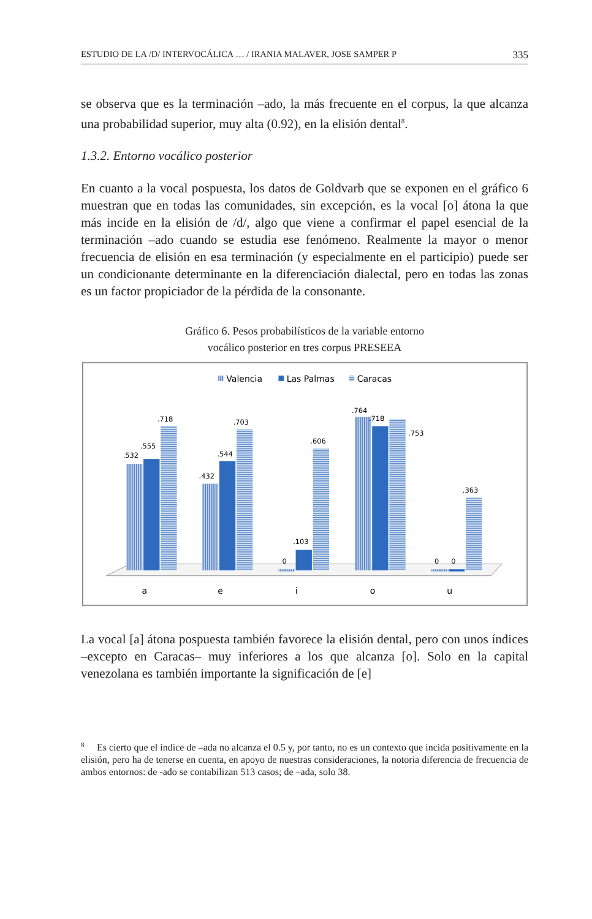ESTUDIO DE LA /D/ INTERVOCÁLICA … / IRANIA MALAVER, JOSE SAMPER P 335
se observa que es la terminación –ado, la más frecuente en el corpus, la que alcanza una probabilidad superior, muy alta (0.92), en la elisión dental<sup>8</sup>.
1.3.2. Entorno vocálico posterior
En cuanto a la vocal pospuesta, los datos de Goldvarb que se exponen en el gráfico 6 muestran que en todas las comunidades, sin excepción, es la vocal [o] átona la que más incide en la elisión de /d/, algo que viene a confirmar el papel esencial de la terminación –ado cuando se estudia ese fenómeno. Realmente la mayor o menor frecuencia de elisión en esa terminación (y especialmente en el participio) puede ser un condicionante determinante en la diferenciación dialectal, pero en todas las zonas es un factor propiciador de la pérdida de la consonante.
Gráfico 6. Pesos probabilísticos de la variable entorno
vocálico posterior en tres corpus PRESEEA
Valencia
Las Palmas
Caracas
.532
.555
.718
.432
.544
.703
0
.103
.606
.764
.718
.753
0
0
.363
a
e
i
o
u
La vocal [a] átona pospuesta también favorece la elisión dental, pero con unos índices –excepto en Caracas– muy inferiores a los que alcanza [o]. Solo en la capital venezolana es también importante la significación de [e]
<sup>8</sup> Es cierto que el índice de –ada no alcanza el 0.5 y, por tanto, no es un contexto que incida positivamente en la elisión, pero ha de tenerse en cuenta, en apoyo de nuestras consideraciones, la notoria diferencia de frecuencia de ambos entornos: de -ado se contabilizan 513 casos; de –ada, solo 38.